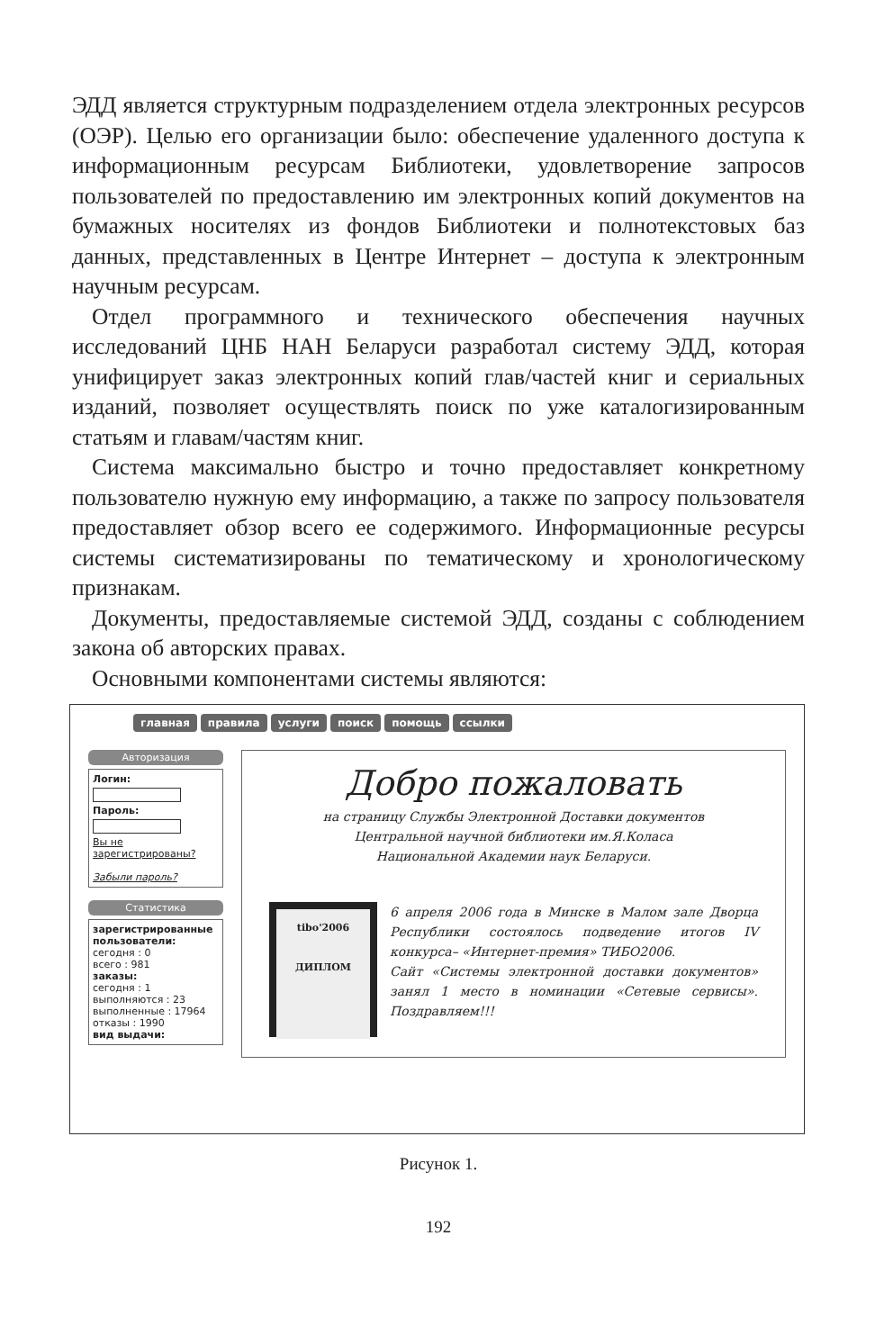ЭДД является структурным подразделением отдела электронных ресурсов (ОЭР). Целью его организации было: обеспечение удаленного доступа к информационным ресурсам Библиотеки, удовлетворение запросов пользователей по предоставлению им электронных копий документов на бумажных носителях из фондов Библиотеки и полнотекстовых баз данных, представленных в Центре Интернет – доступа к электронным научным ресурсам.
Отдел программного и технического обеспечения научных исследований ЦНБ НАН Беларуси разработал систему ЭДД, которая унифицирует заказ электронных копий глав/частей книг и сериальных изданий, позволяет осуществлять поиск по уже каталогизированным статьям и главам/частям книг.
Система максимально быстро и точно предоставляет конкретному пользователю нужную ему информацию, а также по запросу пользователя предоставляет обзор всего ее содержимого. Информационные ресурсы системы систематизированы по тематическому и хронологическому признакам.
Документы, предоставляемые системой ЭДД, созданы с соблюдением закона об авторских правах.
Основными компонентами системы являются:
главная правила услуги поиск помощь ссылки
Авторизация
Логин:
Пароль:
Вы не зарегистрированы?
Забыли пароль?
Статистика
зарегистрированные пользователи:
сегодня : 0
всего : 981
заказы:
сегодня : 1
выполняются : 23
выполненные : 17964
отказы : 1990
вид выдачи:
Добро пожаловать
на страницу Службы Электронной Доставки документов
Центральной научной библиотеки им.Я.Коласа
Национальной Академии наук Беларуси.
tibo'2006
ДИПЛОМ
6 апреля 2006 года в Минске в Малом зале Дворца Республики состоялось подведение итогов IV конкурса– «Интернет-премия» ТИБО2006.
Сайт «Системы электронной доставки документов» занял 1 место в номинации «Сетевые сервисы». Поздравляем!!!
Рисунок 1.
192